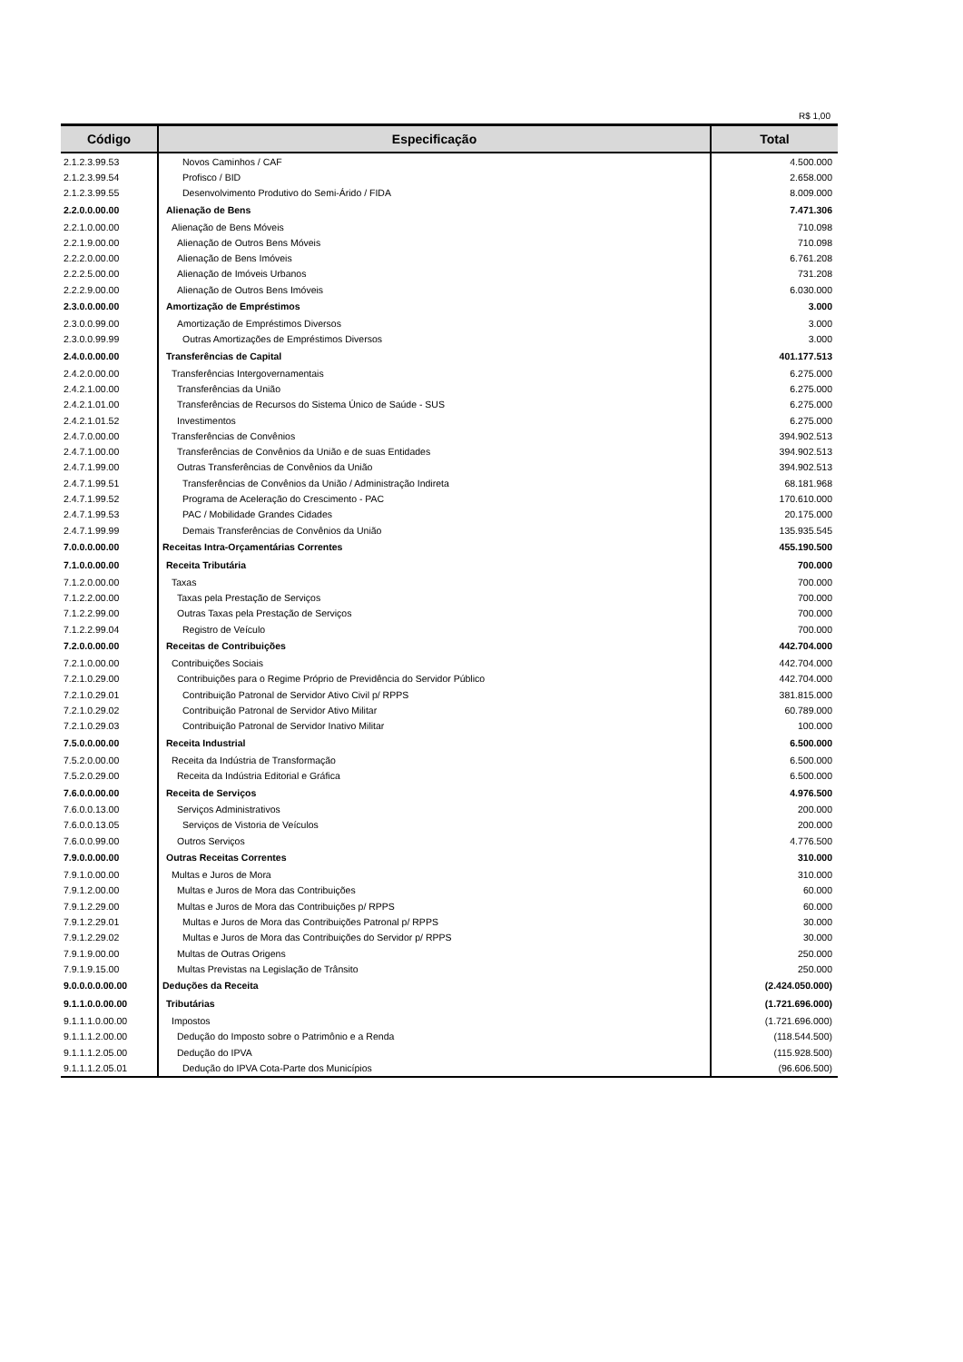R$ 1,00
| Código | Especificação | Total |
| --- | --- | --- |
| 2.1.2.3.99.53 | Novos Caminhos / CAF | 4.500.000 |
| 2.1.2.3.99.54 | Profisco / BID | 2.658.000 |
| 2.1.2.3.99.55 | Desenvolvimento Produtivo do Semi-Árido / FIDA | 8.009.000 |
| 2.2.0.0.00.00 | Alienação de Bens | 7.471.306 |
| 2.2.1.0.00.00 | Alienação de Bens Móveis | 710.098 |
| 2.2.1.9.00.00 | Alienação de Outros Bens Móveis | 710.098 |
| 2.2.2.0.00.00 | Alienação de Bens Imóveis | 6.761.208 |
| 2.2.2.5.00.00 | Alienação de Imóveis Urbanos | 731.208 |
| 2.2.2.9.00.00 | Alienação de Outros Bens Imóveis | 6.030.000 |
| 2.3.0.0.00.00 | Amortização de Empréstimos | 3.000 |
| 2.3.0.0.99.00 | Amortização de Empréstimos Diversos | 3.000 |
| 2.3.0.0.99.99 | Outras Amortizações de Empréstimos Diversos | 3.000 |
| 2.4.0.0.00.00 | Transferências de Capital | 401.177.513 |
| 2.4.2.0.00.00 | Transferências Intergovernamentais | 6.275.000 |
| 2.4.2.1.00.00 | Transferências da União | 6.275.000 |
| 2.4.2.1.01.00 | Transferências de Recursos do Sistema Único de Saúde - SUS | 6.275.000 |
| 2.4.2.1.01.52 | Investimentos | 6.275.000 |
| 2.4.7.0.00.00 | Transferências de Convênios | 394.902.513 |
| 2.4.7.1.00.00 | Transferências de Convênios da União e de suas Entidades | 394.902.513 |
| 2.4.7.1.99.00 | Outras Transferências de Convênios da União | 394.902.513 |
| 2.4.7.1.99.51 | Transferências de Convênios da União / Administração Indireta | 68.181.968 |
| 2.4.7.1.99.52 | Programa de Aceleração do Crescimento - PAC | 170.610.000 |
| 2.4.7.1.99.53 | PAC / Mobilidade Grandes Cidades | 20.175.000 |
| 2.4.7.1.99.99 | Demais Transferências de Convênios da União | 135.935.545 |
| 7.0.0.0.00.00 | Receitas Intra-Orçamentárias Correntes | 455.190.500 |
| 7.1.0.0.00.00 | Receita Tributária | 700.000 |
| 7.1.2.0.00.00 | Taxas | 700.000 |
| 7.1.2.2.00.00 | Taxas pela Prestação de Serviços | 700.000 |
| 7.1.2.2.99.00 | Outras Taxas pela Prestação de Serviços | 700.000 |
| 7.1.2.2.99.04 | Registro de Veículo | 700.000 |
| 7.2.0.0.00.00 | Receitas de Contribuições | 442.704.000 |
| 7.2.1.0.00.00 | Contribuições Sociais | 442.704.000 |
| 7.2.1.0.29.00 | Contribuições para o Regime Próprio de Previdência do Servidor Público | 442.704.000 |
| 7.2.1.0.29.01 | Contribuição Patronal de Servidor Ativo Civil p/ RPPS | 381.815.000 |
| 7.2.1.0.29.02 | Contribuição Patronal de Servidor Ativo Militar | 60.789.000 |
| 7.2.1.0.29.03 | Contribuição Patronal de Servidor Inativo Militar | 100.000 |
| 7.5.0.0.00.00 | Receita Industrial | 6.500.000 |
| 7.5.2.0.00.00 | Receita da Indústria de Transformação | 6.500.000 |
| 7.5.2.0.29.00 | Receita da Indústria Editorial e Gráfica | 6.500.000 |
| 7.6.0.0.00.00 | Receita de Serviços | 4.976.500 |
| 7.6.0.0.13.00 | Serviços Administrativos | 200.000 |
| 7.6.0.0.13.05 | Serviços de Vistoria de Veículos | 200.000 |
| 7.6.0.0.99.00 | Outros Serviços | 4.776.500 |
| 7.9.0.0.00.00 | Outras Receitas Correntes | 310.000 |
| 7.9.1.0.00.00 | Multas e Juros de Mora | 310.000 |
| 7.9.1.2.00.00 | Multas e Juros de Mora das Contribuições | 60.000 |
| 7.9.1.2.29.00 | Multas e Juros de Mora das Contribuições p/ RPPS | 60.000 |
| 7.9.1.2.29.01 | Multas e Juros de Mora das Contribuições Patronal p/ RPPS | 30.000 |
| 7.9.1.2.29.02 | Multas e Juros de Mora das Contribuições do Servidor p/ RPPS | 30.000 |
| 7.9.1.9.00.00 | Multas de Outras Origens | 250.000 |
| 7.9.1.9.15.00 | Multas Previstas na Legislação de Trânsito | 250.000 |
| 9.0.0.0.0.00.00 | Deduções da Receita | (2.424.050.000) |
| 9.1.1.0.0.00.00 | Tributárias | (1.721.696.000) |
| 9.1.1.1.0.00.00 | Impostos | (1.721.696.000) |
| 9.1.1.1.2.00.00 | Dedução do Imposto sobre o Patrimônio e a Renda | (118.544.500) |
| 9.1.1.1.2.05.00 | Dedução do IPVA | (115.928.500) |
| 9.1.1.1.2.05.01 | Dedução do IPVA Cota-Parte dos Municípios | (96.606.500) |